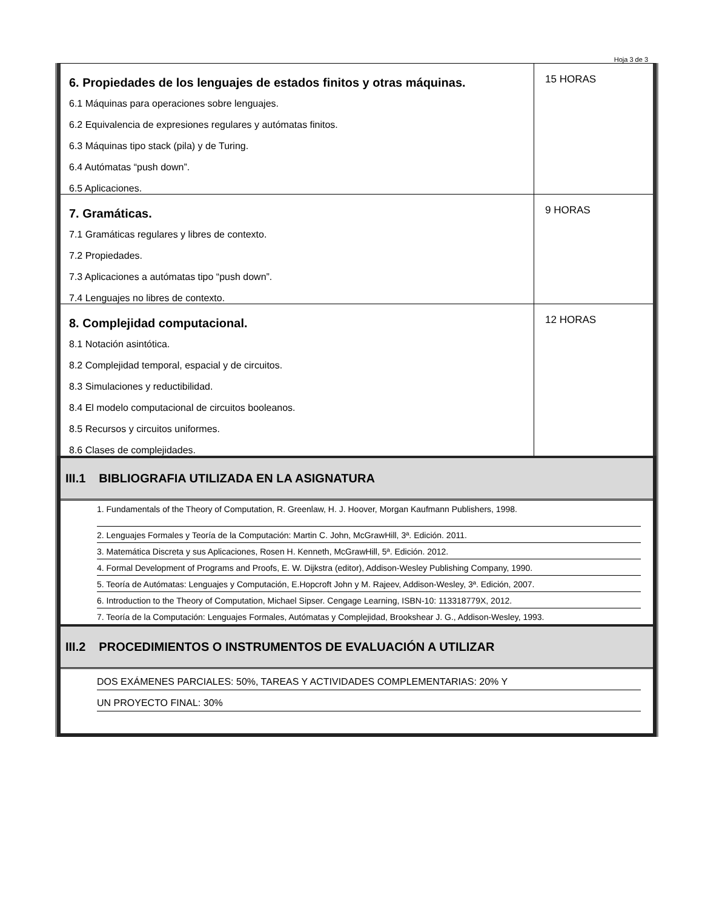Hoja 3 de 3
| 6. Propiedades de los lenguajes de estados finitos y otras máquinas. 6.1 Máquinas para operaciones sobre lenguajes. 6.2 Equivalencia de expresiones regulares y autómatas finitos. 6.3 Máquinas tipo stack (pila) y de Turing. 6.4 Autómatas “push down”. 6.5 Aplicaciones. | 15 HORAS |
| 7. Gramáticas. 7.1 Gramáticas regulares y libres de contexto. 7.2 Propiedades. 7.3 Aplicaciones a autómatas tipo “push down”. 7.4 Lenguajes no libres de contexto. | 9 HORAS |
| 8. Complejidad computacional. 8.1 Notación asintótica. 8.2 Complejidad temporal, espacial y de circuitos. 8.3 Simulaciones y reductibilidad. 8.4 El modelo computacional de circuitos booleanos. 8.5 Recursos y circuitos uniformes. 8.6 Clases de complejidades. | 12 HORAS |
III.1 BIBLIOGRAFIA UTILIZADA EN LA ASIGNATURA
1. Fundamentals of the Theory of Computation, R. Greenlaw, H. J. Hoover, Morgan Kaufmann Publishers, 1998.
2. Lenguajes Formales y Teoría de la Computación: Martin C. John, McGrawHill, 3ª. Edición. 2011.
3. Matemática Discreta y sus Aplicaciones, Rosen H. Kenneth, McGrawHill, 5ª. Edición. 2012.
4. Formal Development of Programs and Proofs, E. W. Dijkstra (editor), Addison-Wesley Publishing Company, 1990.
5. Teoría de Autómatas: Lenguajes y Computación, E.Hopcroft John y M. Rajeev, Addison-Wesley, 3ª. Edición, 2007.
6. Introduction to the Theory of Computation, Michael Sipser. Cengage Learning, ISBN-10: 113318779X, 2012.
7. Teoría de la Computación: Lenguajes Formales, Autómatas y Complejidad, Brookshear J. G., Addison-Wesley, 1993.
III.2 PROCEDIMIENTOS O INSTRUMENTOS DE EVALUACIÓN A UTILIZAR
DOS EXÁMENES PARCIALES: 50%, TAREAS Y ACTIVIDADES COMPLEMENTARIAS: 20% Y
UN PROYECTO FINAL: 30%